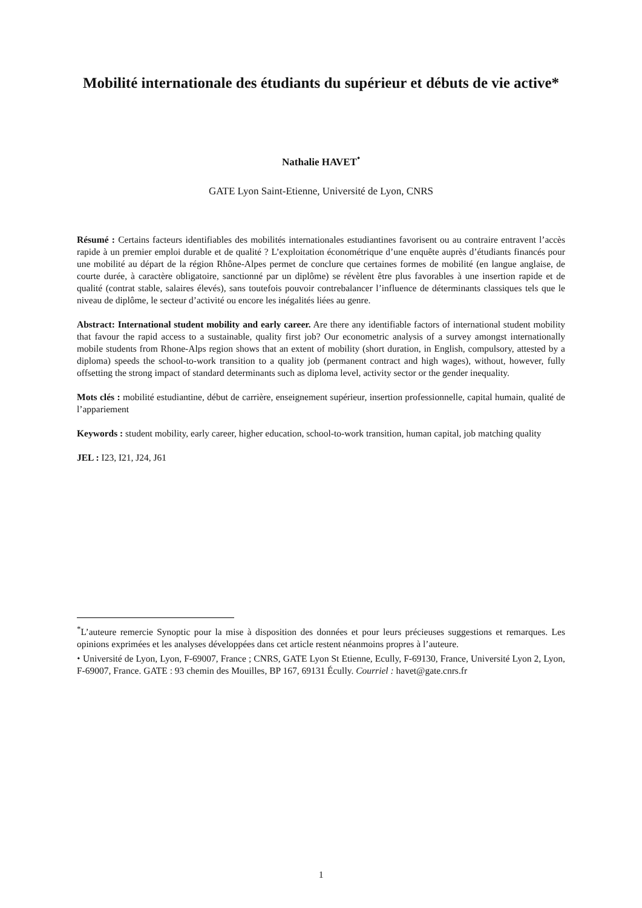Mobilité internationale des étudiants du supérieur et débuts de vie active*
Nathalie HAVET<sup>⬩</sup>
GATE Lyon Saint-Etienne, Université de Lyon, CNRS
Résumé : Certains facteurs identifiables des mobilités internationales estudiantines favorisent ou au contraire entravent l’accès rapide à un premier emploi durable et de qualité ? L’exploitation économétrique d’une enquête auprès d’étudiants financés pour une mobilité au départ de la région Rhône-Alpes permet de conclure que certaines formes de mobilité (en langue anglaise, de courte durée, à caractère obligatoire, sanctionné par un diplôme) se révèlent être plus favorables à une insertion rapide et de qualité (contrat stable, salaires élevés), sans toutefois pouvoir contrebalancer l’influence de déterminants classiques tels que le niveau de diplôme, le secteur d’activité ou encore les inégalités liées au genre.
Abstract: International student mobility and early career. Are there any identifiable factors of international student mobility that favour the rapid access to a sustainable, quality first job? Our econometric analysis of a survey amongst internationally mobile students from Rhone-Alps region shows that an extent of mobility (short duration, in English, compulsory, attested by a diploma) speeds the school-to-work transition to a quality job (permanent contract and high wages), without, however, fully offsetting the strong impact of standard determinants such as diploma level, activity sector or the gender inequality.
Mots clés : mobilité estudiantine, début de carrière, enseignement supérieur, insertion professionnelle, capital humain, qualité de l’appariement
Keywords : student mobility, early career, higher education, school-to-work transition, human capital, job matching quality
JEL : I23, I21, J24, J61
<sup>*</sup> L’auteure remercie Synoptic pour la mise à disposition des données et pour leurs précieuses suggestions et remarques. Les opinions exprimées et les analyses développées dans cet article restent néanmoins propres à l’auteure.
⬩ Université de Lyon, Lyon, F-69007, France ; CNRS, GATE Lyon St Etienne, Ecully, F-69130, France, Université Lyon 2, Lyon, F-69007, France. GATE : 93 chemin des Mouilles, BP 167, 69131 Écully. Courriel : havet@gate.cnrs.fr
1